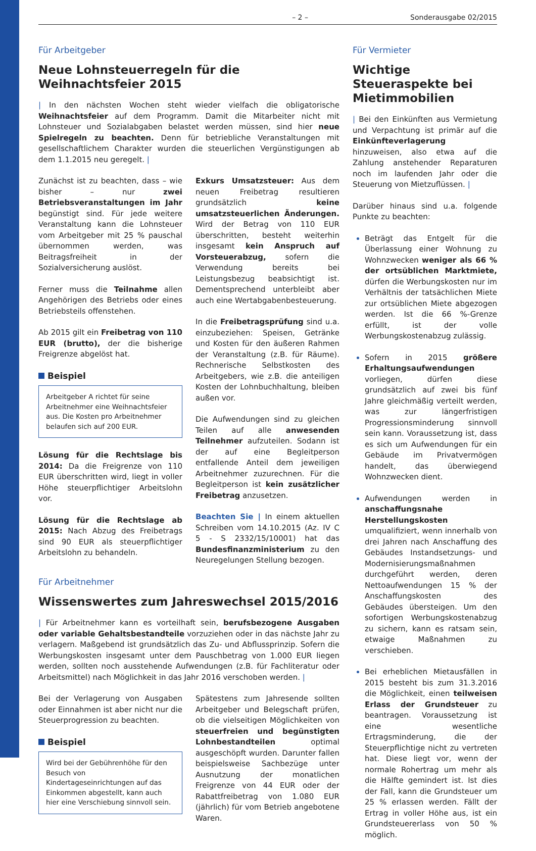– 2 – Sonderausgabe 02/2015
Für Arbeitgeber
Neue Lohnsteuerregeln für die Weihnachtsfeier 2015
| In den nächsten Wochen steht wieder vielfach die obligatorische Weihnachtsfeier auf dem Programm. Damit die Mitarbeiter nicht mit Lohnsteuer und Sozialabgaben belastet werden müssen, sind hier neue Spielregeln zu beachten. Denn für betriebliche Veranstaltungen mit gesellschaftlichem Charakter wurden die steuerlichen Vergünstigungen ab dem 1.1.2015 neu geregelt. |
Zunächst ist zu beachten, dass – wie bisher – nur zwei Betriebsveranstaltungen im Jahr begünstigt sind. Für jede weitere Veranstaltung kann die Lohnsteuer vom Arbeitgeber mit 25 % pauschal übernommen werden, was Beitragsfreiheit in der Sozialversicherung auslöst.
Ferner muss die Teilnahme allen Angehörigen des Betriebs oder eines Betriebsteils offenstehen.
Ab 2015 gilt ein Freibetrag von 110 EUR (brutto), der die bisherige Freigrenze abgelöst hat.
Beispiel
Arbeitgeber A richtet für seine Arbeitnehmer eine Weihnachtsfeier aus. Die Kosten pro Arbeitnehmer belaufen sich auf 200 EUR.
Lösung für die Rechtslage bis 2014: Da die Freigrenze von 110 EUR überschritten wird, liegt in voller Höhe steuerpflichtiger Arbeitslohn vor.
Lösung für die Rechtslage ab 2015: Nach Abzug des Freibetrags sind 90 EUR als steuerpflichtiger Arbeitslohn zu behandeln.
Exkurs Umsatzsteuer: Aus dem neuen Freibetrag resultieren grundsätzlich keine umsatzsteuerlichen Änderungen. Wird der Betrag von 110 EUR überschritten, besteht weiterhin insgesamt kein Anspruch auf Vorsteuerabzug, sofern die Verwendung bereits bei Leistungsbezug beabsichtigt ist. Dementsprechend unterbleibt aber auch eine Wertabgabenbesteuerung.
In die Freibetragsprüfung sind u.a. einzubeziehen: Speisen, Getränke und Kosten für den äußeren Rahmen der Veranstaltung (z.B. für Räume). Rechnerische Selbstkosten des Arbeitgebers, wie z.B. die anteiligen Kosten der Lohnbuchhaltung, bleiben außen vor.
Die Aufwendungen sind zu gleichen Teilen auf alle anwesenden Teilnehmer aufzuteilen. Sodann ist der auf eine Begleitperson entfallende Anteil dem jeweiligen Arbeitnehmer zuzurechnen. Für die Begleitperson ist kein zusätzlicher Freibetrag anzusetzen.
Beachten Sie | In einem aktuellen Schreiben vom 14.10.2015 (Az. IV C 5 - S 2332/15/10001) hat das Bundesfinanzministerium zu den Neuregelungen Stellung bezogen.
Für Arbeitnehmer
Wissenswertes zum Jahreswechsel 2015/2016
| Für Arbeitnehmer kann es vorteilhaft sein, berufsbezogene Ausgaben oder variable Gehaltsbestandteile vorzuziehen oder in das nächste Jahr zu verlagern. Maßgebend ist grundsätzlich das Zu- und Abflussprinzip. Sofern die Werbungskosten insgesamt unter dem Pauschbetrag von 1.000 EUR liegen werden, sollten noch ausstehende Aufwendungen (z.B. für Fachliteratur oder Arbeitsmittel) nach Möglichkeit in das Jahr 2016 verschoben werden. |
Bei der Verlagerung von Ausgaben oder Einnahmen ist aber nicht nur die Steuerprogression zu beachten.
Beispiel
Wird bei der Gebührenhöhe für den Besuch von Kindertageseinrichtungen auf das Einkommen abgestellt, kann auch hier eine Verschiebung sinnvoll sein.
Spätestens zum Jahresende sollten Arbeitgeber und Belegschaft prüfen, ob die vielseitigen Möglichkeiten von steuerfreien und begünstigten Lohnbestandteilen optimal ausgeschöpft wurden. Darunter fallen beispielsweise Sachbezüge unter Ausnutzung der monatlichen Freigrenze von 44 EUR oder der Rabattfreibetrag von 1.080 EUR (jährlich) für vom Betrieb angebotene Waren.
Für Vermieter
Wichtige Steueraspekte bei Mietimmobilien
| Bei den Einkünften aus Vermietung und Verpachtung ist primär auf die Einkünfteverlagerung hinzuweisen, also etwa auf die Zahlung anstehender Reparaturen noch im laufenden Jahr oder die Steuerung von Mietzuflüssen. |
Darüber hinaus sind u.a. folgende Punkte zu beachten:
Beträgt das Entgelt für die Überlassung einer Wohnung zu Wohnzwecken weniger als 66 % der ortsüblichen Marktmiete, dürfen die Werbungskosten nur im Verhältnis der tatsächlichen Miete zur ortsüblichen Miete abgezogen werden. Ist die 66 %-Grenze erfüllt, ist der volle Werbungskostenabzug zulässig.
Sofern in 2015 größere Erhaltungsaufwendungen vorliegen, dürfen diese grundsätzlich auf zwei bis fünf Jahre gleichmäßig verteilt werden, was zur längerfristigen Progressionsminderung sinnvoll sein kann. Voraussetzung ist, dass es sich um Aufwendungen für ein Gebäude im Privatvermögen handelt, das überwiegend Wohnzwecken dient.
Aufwendungen werden in anschaffungsnahe Herstellungskosten umqualifiziert, wenn innerhalb von drei Jahren nach Anschaffung des Gebäudes Instandsetzungs- und Modernisierungsmaßnahmen durchgeführt werden, deren Nettoaufwendungen 15 % der Anschaffungskosten des Gebäudes übersteigen. Um den sofortigen Werbungskostenabzug zu sichern, kann es ratsam sein, etwaige Maßnahmen zu verschieben.
Bei erheblichen Mietausfällen in 2015 besteht bis zum 31.3.2016 die Möglichkeit, einen teilweisen Erlass der Grundsteuer zu beantragen. Voraussetzung ist eine wesentliche Ertragsminderung, die der Steuerpflichtige nicht zu vertreten hat. Diese liegt vor, wenn der normale Rohertrag um mehr als die Hälfte gemindert ist. Ist dies der Fall, kann die Grundsteuer um 25 % erlassen werden. Fällt der Ertrag in voller Höhe aus, ist ein Grundsteuererlass von 50 % möglich.